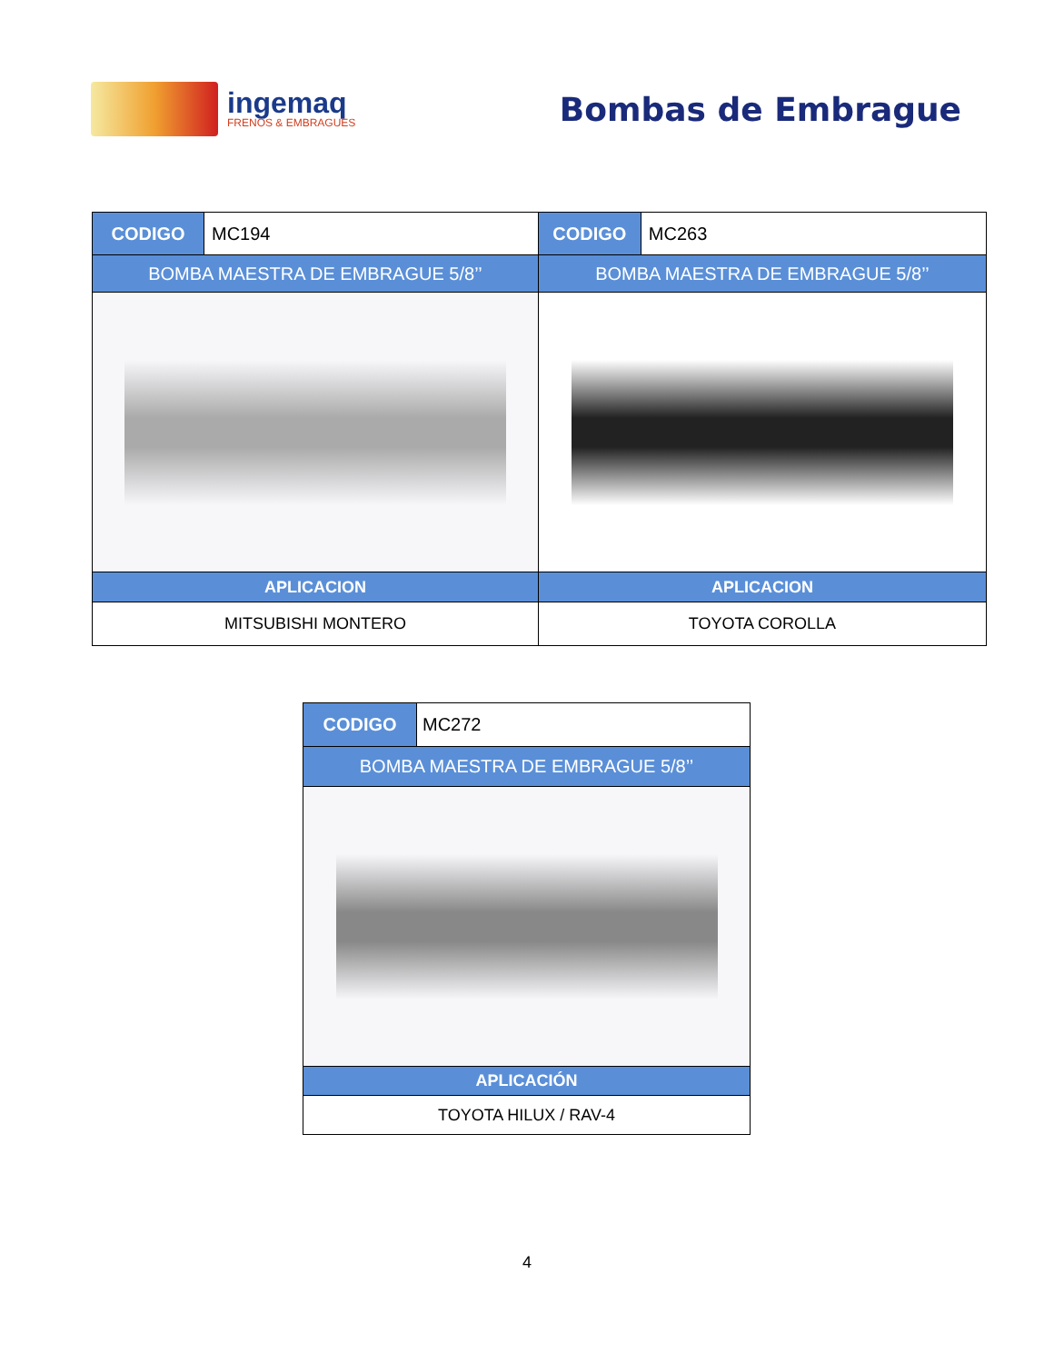ingemaq
FRENOS & EMBRAGUES
Bombas de Embrague
| CODIGO | MC194 | CODIGO | MC263 |
| BOMBA MAESTRA DE EMBRAGUE 5/8’’ | | BOMBA MAESTRA DE EMBRAGUE 5/8’’ | |
| APLICACION | | APLICACION | |
| MITSUBISHI MONTERO | | TOYOTA COROLLA | |
| CODIGO | MC272 |
| BOMBA MAESTRA DE EMBRAGUE 5/8’’ | |
| APLICACIÓN | |
| TOYOTA HILUX / RAV-4 | |
4